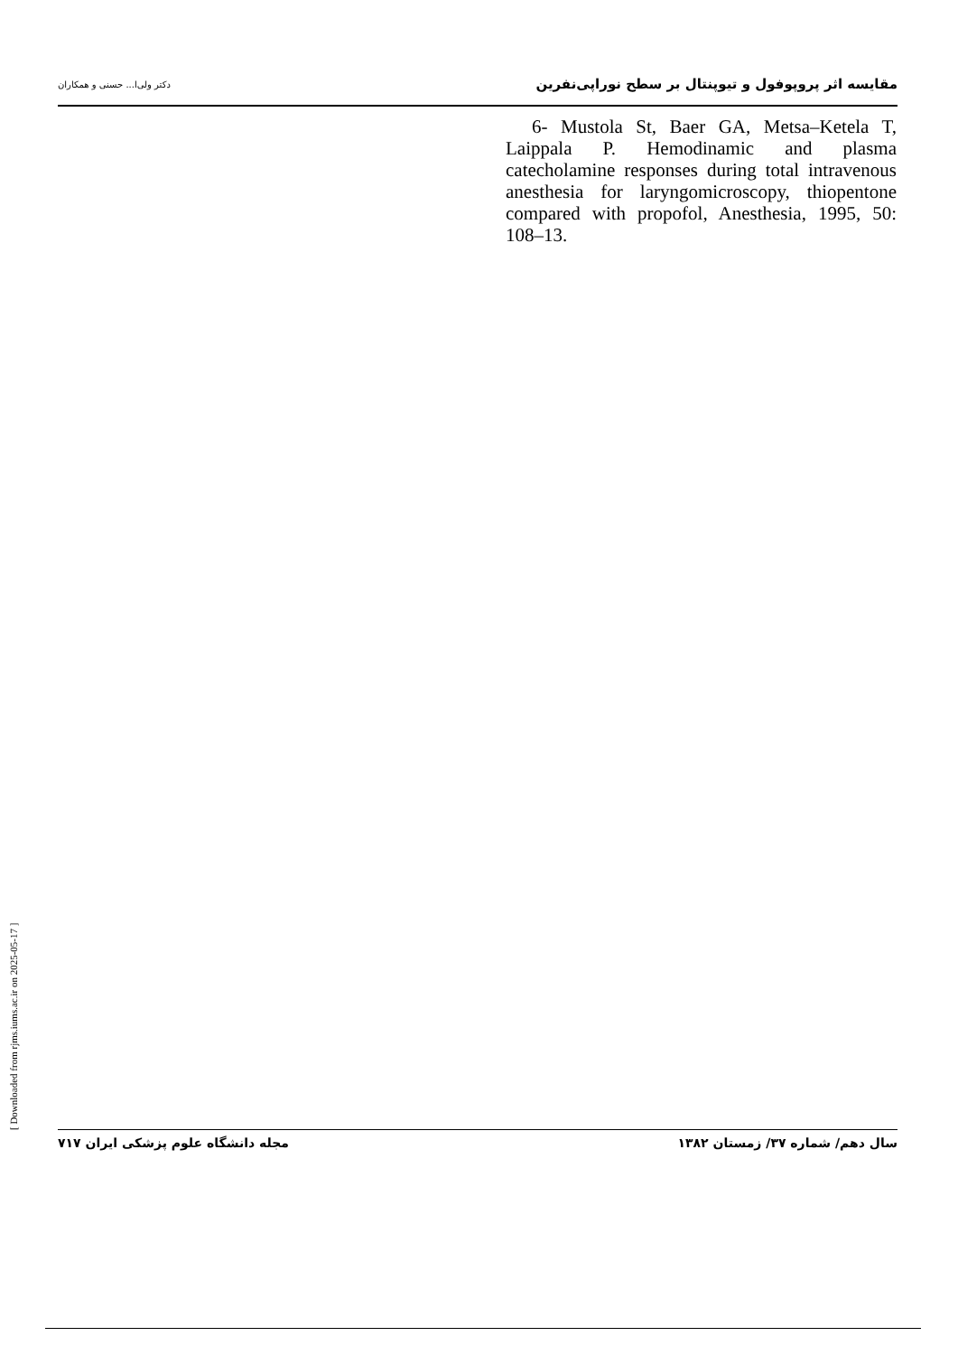مقایسه اثر پروپوفول و تیوپنتال بر سطح نوراپی‌نفرین دکتر ولی‌ا... حسنی و همکاران
6- Mustola St, Baer GA, Metsa–Ketela T, Laippala P. Hemodinamic and plasma catecholamine responses during total intravenous anesthesia for laryngomicroscopy, thiopentone compared with propofol, Anesthesia, 1995, 50: 108–13.
[ Downloaded from rjms.iums.ac.ir on 2025-05-17 ]
سال دهم/ شماره ۳۷/ زمستان ۱۳۸۲ مجله دانشگاه علوم پزشکی ایران ۷۱۷